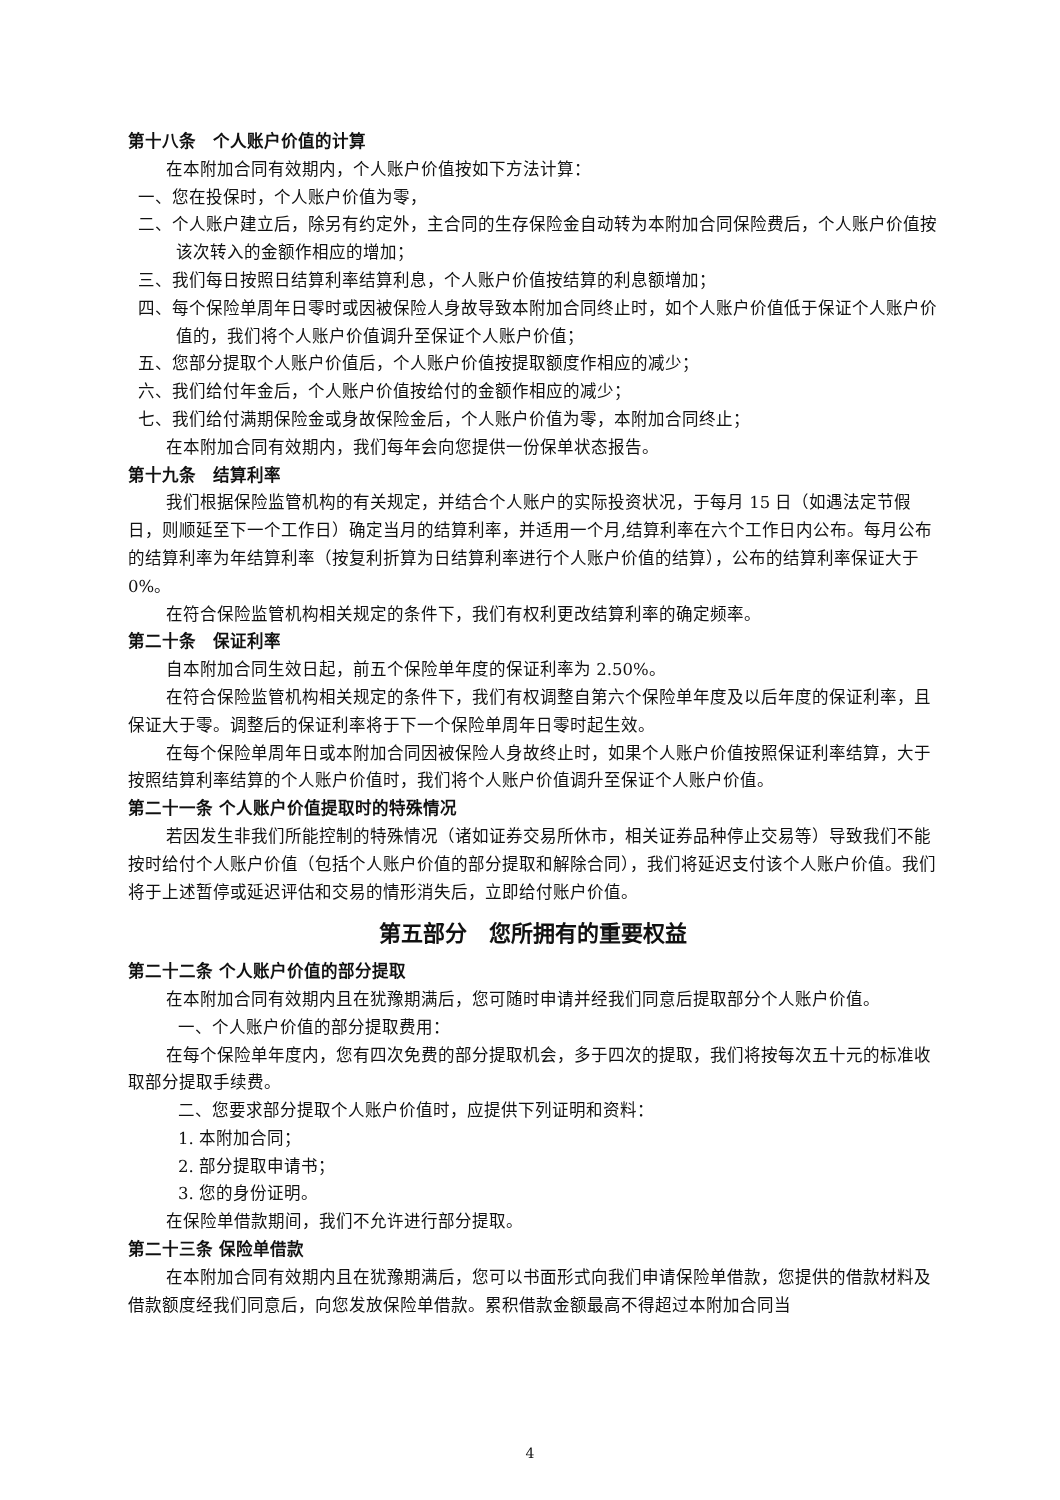第十八条　个人账户价值的计算
在本附加合同有效期内，个人账户价值按如下方法计算：
一、您在投保时，个人账户价值为零，
二、个人账户建立后，除另有约定外，主合同的生存保险金自动转为本附加合同保险费后，个人账户价值按该次转入的金额作相应的增加；
三、我们每日按照日结算利率结算利息，个人账户价值按结算的利息额增加；
四、每个保险单周年日零时或因被保险人身故导致本附加合同终止时，如个人账户价值低于保证个人账户价值的，我们将个人账户价值调升至保证个人账户价值；
五、您部分提取个人账户价值后，个人账户价值按提取额度作相应的减少；
六、我们给付年金后，个人账户价值按给付的金额作相应的减少；
七、我们给付满期保险金或身故保险金后，个人账户价值为零，本附加合同终止；
在本附加合同有效期内，我们每年会向您提供一份保单状态报告。
第十九条　结算利率
我们根据保险监管机构的有关规定，并结合个人账户的实际投资状况，于每月 15 日（如遇法定节假日，则顺延至下一个工作日）确定当月的结算利率，并适用一个月,结算利率在六个工作日内公布。每月公布的结算利率为年结算利率（按复利折算为日结算利率进行个人账户价值的结算），公布的结算利率保证大于 0%。
在符合保险监管机构相关规定的条件下，我们有权利更改结算利率的确定频率。
第二十条　保证利率
自本附加合同生效日起，前五个保险单年度的保证利率为 2.50%。
在符合保险监管机构相关规定的条件下，我们有权调整自第六个保险单年度及以后年度的保证利率，且保证大于零。调整后的保证利率将于下一个保险单周年日零时起生效。
在每个保险单周年日或本附加合同因被保险人身故终止时，如果个人账户价值按照保证利率结算，大于按照结算利率结算的个人账户价值时，我们将个人账户价值调升至保证个人账户价值。
第二十一条 个人账户价值提取时的特殊情况
若因发生非我们所能控制的特殊情况（诸如证券交易所休市，相关证券品种停止交易等）导致我们不能按时给付个人账户价值（包括个人账户价值的部分提取和解除合同），我们将延迟支付该个人账户价值。我们将于上述暂停或延迟评估和交易的情形消失后，立即给付账户价值。
第五部分　您所拥有的重要权益
第二十二条 个人账户价值的部分提取
在本附加合同有效期内且在犹豫期满后，您可随时申请并经我们同意后提取部分个人账户价值。
一、个人账户价值的部分提取费用：
在每个保险单年度内，您有四次免费的部分提取机会，多于四次的提取，我们将按每次五十元的标准收取部分提取手续费。
二、您要求部分提取个人账户价值时，应提供下列证明和资料：
1. 本附加合同；
2. 部分提取申请书；
3. 您的身份证明。
在保险单借款期间，我们不允许进行部分提取。
第二十三条 保险单借款
在本附加合同有效期内且在犹豫期满后，您可以书面形式向我们申请保险单借款，您提供的借款材料及借款额度经我们同意后，向您发放保险单借款。累积借款金额最高不得超过本附加合同当
4